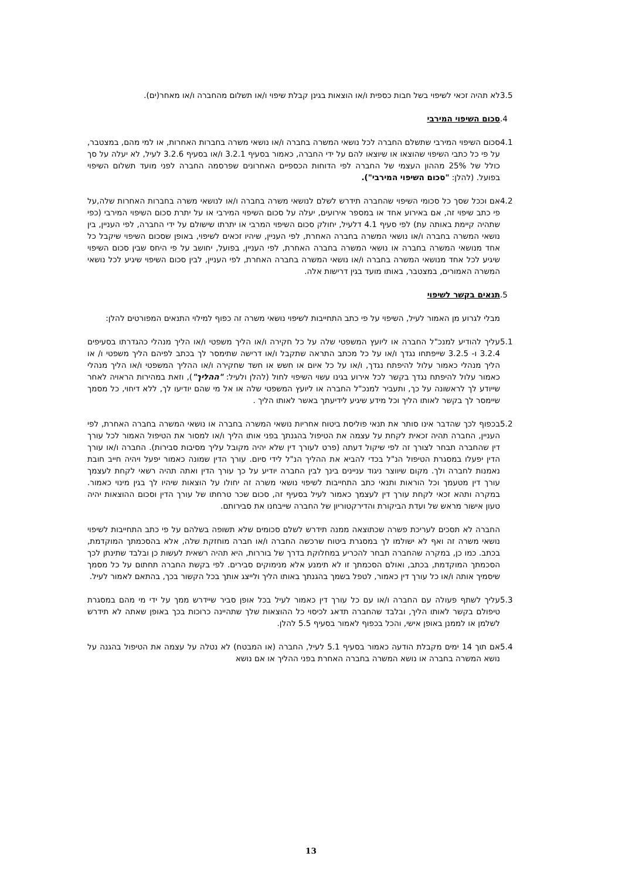3.5 לא תהיה זכאי לשיפוי בשל חבות כספית ו/או הוצאות בגינן קבלת שיפוי ו/או תשלום מהחברה ו/או מאחר(ים).
.4 סכום השיפוי המירבי
4.1 סכום השיפוי המירבי שתשלם החברה לכל נושאי המשרה בחברה ו/או נושאי משרה בחברות האחרות, או למי מהם, במצטבר, על פי כל כתבי השיפוי שהוצאו או שיוצאו להם על ידי החברה, כאמור בסעיף 3.2.1 ו/או בסעיף 3.2.6 לעיל, לא יעלה על סך כולל של 25% מההון העצמי של החברה לפי הדוחות הכספיים האחרונים שפרסמה החברה לפני מועד תשלום השיפוי בפועל. (להלן: "סכום השיפוי המירבי").
4.2 אם וככל שסך כל סכומי השיפוי שהחברה תידרש לשלם לנושאי משרה בחברה ו/או לנושאי משרה בחברות האחרות שלה,על פי כתב שיפוי זה, אם באירוע אחד או במספר אירועים, יעלה על סכום השיפוי המירבי או על יתרת סכום השיפוי המירבי (כפי שתהיה קיימת באותה עת) לפי סעיף 4.1 דלעיל, יחולק סכום השיפוי המרבי או יתרתו שישולם על ידי החברה, לפי העניין, בין נושאי המשרה בחברה ו/או נושאי המשרה בחברה האחרת, לפי העניין, שיהיו זכאים לשיפוי, באופן שסכום השיפוי שיקבל כל אחד מנושאי המשרה בחברה או נושאי המשרה בחברה האחרת, לפי העניין, בפועל, יחושב על פי היחס שבין סכום השיפוי שיגיע לכל אחד מנושאי המשרה בחברה ו/או נושאי המשרה בחברה האחרת, לפי העניין, לבין סכום השיפוי שיגיע לכל נושאי המשרה האמורים, במצטבר, באותו מועד בגין דרישות אלה.
.5 תנאים בקשר לשיפוי
מבלי לגרוע מן האמור לעיל, השיפוי על פי כתב התחייבות לשיפוי נושאי משרה זה כפוף למילוי התנאים המפורטים להלן:
5.1 עליך להודיע למנכ"ל החברה או ליועץ המשפטי שלה על כל חקירה ו/או הליך משפטי ו/או הליך מנהלי כהגדרתו בסעיפים 3.2.4 ו- 3.2.5 שייפתחו נגדך ו/או על כל מכתב התראה שתקבל ו/או דרישה שתימסר לך בכתב לפיהם הליך משפטי ו/ או הליך מנהלי כאמור עלול להיפתח נגדך, ו/או על כל איום או חשש או חשד שחקירה ו/או ההליך המשפטי ו/או הליך מנהלי כאמור עלול להיפתח נגדך בקשר לכל אירוע בגינו עשוי השיפוי לחול (להלן ולעיל: "ההליך"), וזאת במהירות הראויה לאחר שייודע לך לראשונה על כך, ותעביר למנכ"ל החברה או ליועץ המשפטי שלה או אל מי שהם יודיעו לך, ללא דיחוי, כל מסמך שיימסר לך בקשר לאותו הליך וכל מידע שיגיע לידיעתך באשר לאותו הליך .
5.2 בכפוף לכך שהדבר אינו סותר את תנאי פוליסת ביטוח אחריות נושאי המשרה בחברה או נושאי המשרה בחברה האחרת, לפי העניין, החברה תהיה זכאית לקחת על עצמה את הטיפול בהגנתך בפני אותו הליך ו/או למסור את הטיפול האמור לכל עורך דין שהחברה תבחר לצורך זה לפי שיקול דעתה (פרט לעורך דין שלא יהיה מקובל עליך מסיבות סבירות). החברה ו/או עורך הדין יפעלו במסגרת הטיפול הנ"ל בכדי להביא את ההליך הנ"ל לידי סיום. עורך הדין שמונה כאמור יפעל ויהיה חייב חובת נאמנות לחברה ולך. מקום שיווצר ניגוד עניינים בינך לבין החברה יודיע על כך עורך הדין ואתה תהיה רשאי לקחת לעצמך עורך דין מטעמך וכל הוראות ותנאי כתב התחייבות לשיפוי נושאי משרה זה יחולו על הוצאות שיהיו לך בגין מינוי כאמור. במקרה ותהא זכאי לקחת עורך דין לעצמך כאמור לעיל בסעיף זה, סכום שכר טרחתו של עורך הדין וסכום ההוצאות יהיה טעון אישור מראש של ועדת הביקורת והדירקטוריון של החברה שייבחנו את סבירותם.
החברה לא תסכים לעריכת פשרה שכתוצאה ממנה תידרש לשלם סכומים שלא תשופה בשלהם על פי כתב התחייבות לשיפוי נושאי משרה זה ואף לא ישולמו לך במסגרת ביטוח שרכשה החברה ו/או חברה מוחזקת שלה, אלא בהסכמתך המוקדמת, בכתב. כמו כן, במקרה שהחברה תבחר להכריע במחלוקת בדרך של בוררות, היא תהיה רשאית לעשות כן ובלבד שתינתן לכך הסכמתך המוקדמת, בכתב, ואולם הסכמתך זו לא תימנע אלא מנימוקים סבירים. לפי בקשת החברה תחתום על כל מסמך שיסמיך אותה ו/או כל עורך דין כאמור, לטפל בשמך בהגנתך באותו הליך ולייצג אותך בכל הקשור בכך, בהתאם לאמור לעיל.
5.3 עליך לשתף פעולה עם החברה ו/או עם כל עורך דין כאמור לעיל בכל אופן סביר שיידרש ממך על ידי מי מהם במסגרת טיפולם בקשר לאותו הליך, ובלבד שהחברה תדאג לכיסוי כל ההוצאות שלך שתהיינה כרוכות בכך באופן שאתה לא תידרש לשלמן או לממנן באופן אישי, והכל בכפוף לאמור בסעיף 5.5 להלן.
5.4 אם תוך 14 ימים מקבלת הודעה כאמור בסעיף 5.1 לעיל, החברה (או המבטח) לא נטלה על עצמה את הטיפול בהגנה על נושא המשרה בחברה או נושא המשרה בחברה האחרת בפני ההליך או אם נושא
13